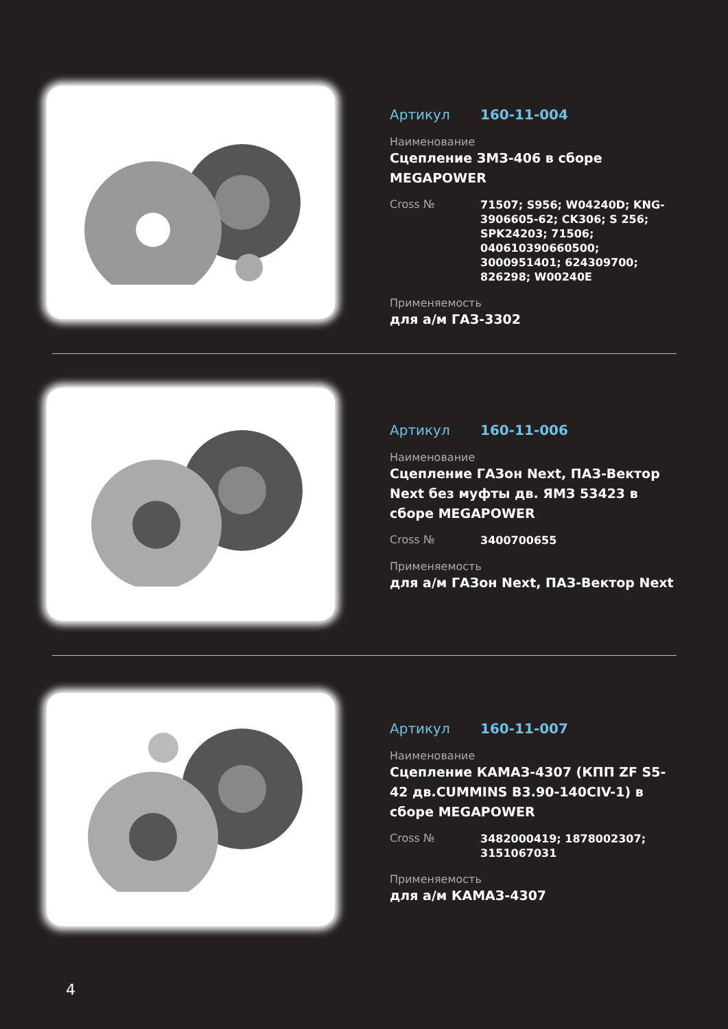Артикул 160-11-004
Наименование
Сцепление ЗМЗ-406 в сборе MEGAPOWER
Cross № 71507; S956; W04240D; KNG-3906605-62; CK306; S 256; SPK24203; 71506; 040610390660500; 3000951401; 624309700; 826298; W00240E
Применяемость
для а/м ГАЗ-3302
Артикул 160-11-006
Наименование
Сцепление ГАЗон Next, ПАЗ-Вектор Next без муфты дв. ЯМЗ 53423 в сборе MEGAPOWER
Cross № 3400700655
Применяемость
для а/м ГАЗон Next, ПАЗ-Вектор Next
Артикул 160-11-007
Наименование
Сцепление КАМАЗ-4307 (КПП ZF S5-42 дв.CUMMINS B3.90-140CIV-1) в сборе MEGAPOWER
Cross № 3482000419; 1878002307; 3151067031
Применяемость
для а/м КАМАЗ-4307
4